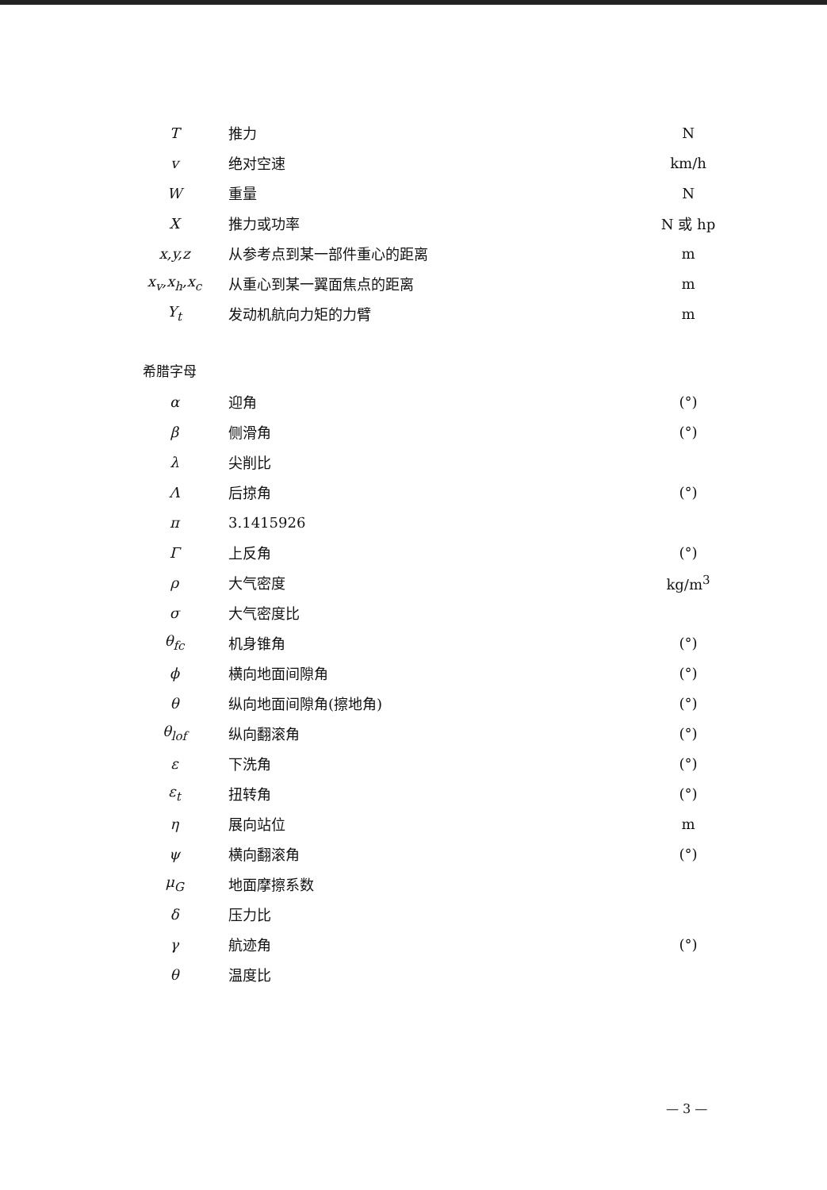| T | 推力 | N |
| v | 绝对空速 | km/h |
| W | 重量 | N |
| X | 推力或功率 | N 或 hp |
| x,y,z | 从参考点到某一部件重心的距离 | m |
| x<sub>v</sub>,x<sub>h</sub>,x<sub>c</sub> | 从重心到某一翼面焦点的距离 | m |
| Y<sub>t</sub> | 发动机航向力矩的力臂 | m |
希腊字母
| α | 迎角 | (°) |
| β | 侧滑角 | (°) |
| λ | 尖削比 | |
| Λ | 后掠角 | (°) |
| π | 3.1415926 | |
| Γ | 上反角 | (°) |
| ρ | 大气密度 | kg/m<sup>3</sup> |
| σ | 大气密度比 | |
| θ<sub>fc</sub> | 机身锥角 | (°) |
| ϕ | 横向地面间隙角 | (°) |
| θ | 纵向地面间隙角(擦地角) | (°) |
| θ<sub>lof</sub> | 纵向翻滚角 | (°) |
| ε | 下洗角 | (°) |
| ε<sub>t</sub> | 扭转角 | (°) |
| η | 展向站位 | m |
| ψ | 横向翻滚角 | (°) |
| μ<sub>G</sub> | 地面摩擦系数 | |
| δ | 压力比 | |
| γ | 航迹角 | (°) |
| θ | 温度比 | |
— 3 —